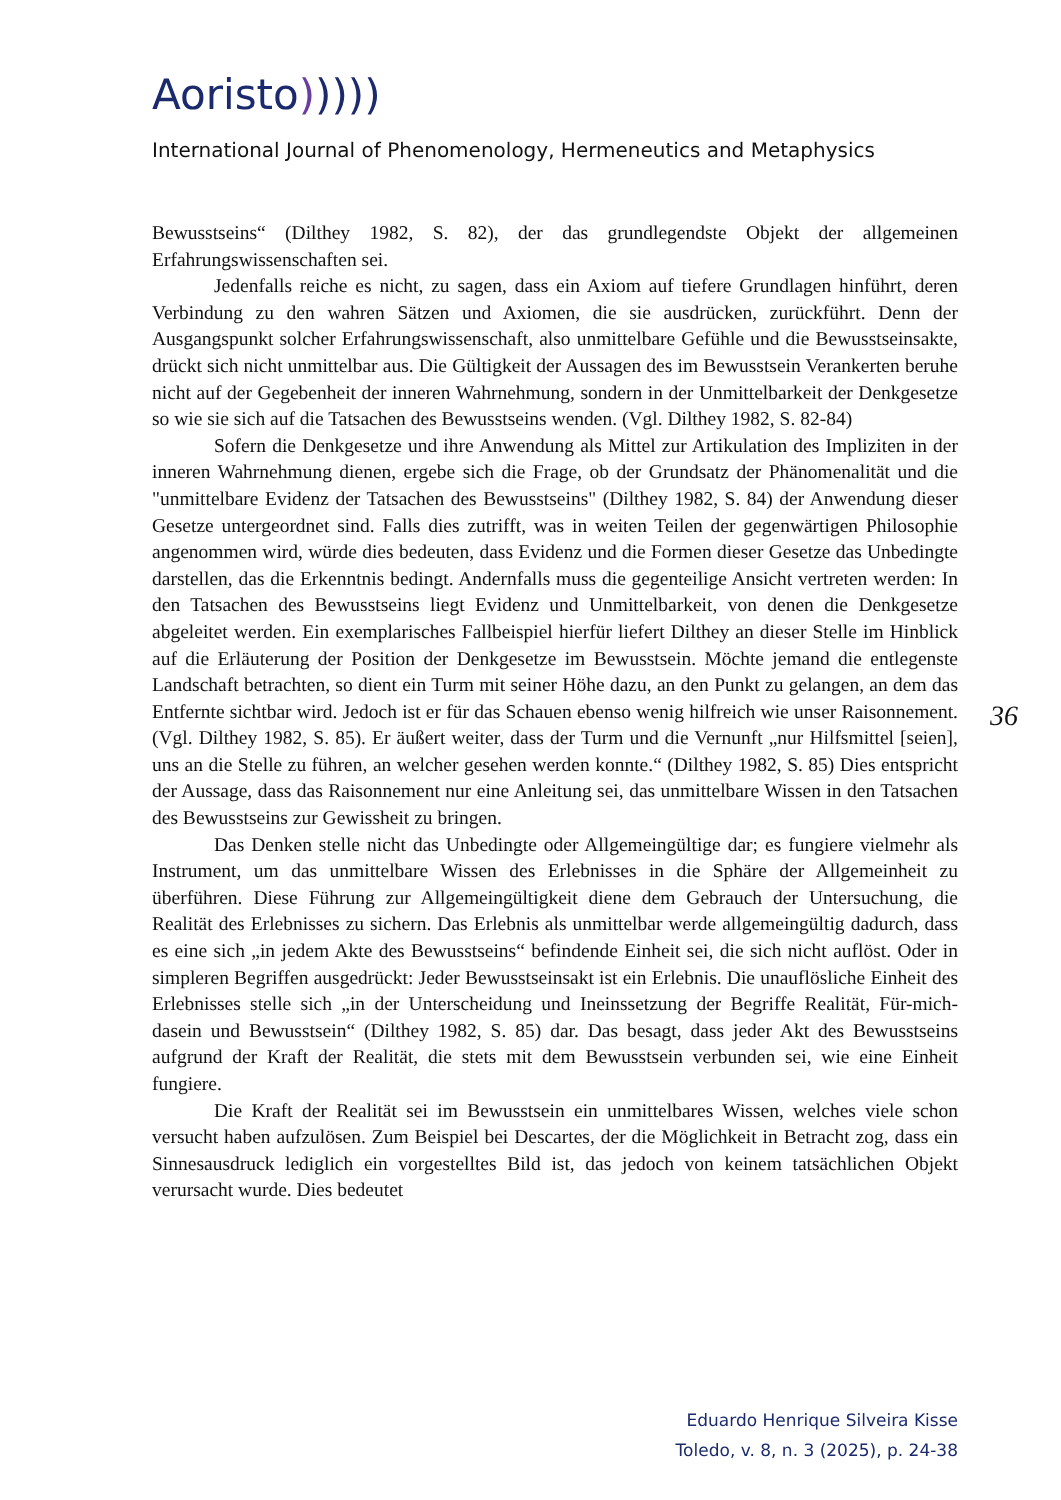Aoristo)))))
International Journal of Phenomenology, Hermeneutics and Metaphysics
Bewusstseins“ (Dilthey 1982, S. 82), der das grundlegendste Objekt der allgemeinen Erfahrungswissenschaften sei.
Jedenfalls reiche es nicht, zu sagen, dass ein Axiom auf tiefere Grundlagen hinführt, deren Verbindung zu den wahren Sätzen und Axiomen, die sie ausdrücken, zurückführt. Denn der Ausgangspunkt solcher Erfahrungswissenschaft, also unmittelbare Gefühle und die Bewusstseinsakte, drückt sich nicht unmittelbar aus. Die Gültigkeit der Aussagen des im Bewusstsein Verankerten beruhe nicht auf der Gegebenheit der inneren Wahrnehmung, sondern in der Unmittelbarkeit der Denkgesetze so wie sie sich auf die Tatsachen des Bewusstseins wenden. (Vgl. Dilthey 1982, S. 82-84)
Sofern die Denkgesetze und ihre Anwendung als Mittel zur Artikulation des Impliziten in der inneren Wahrnehmung dienen, ergebe sich die Frage, ob der Grundsatz der Phänomenalität und die "unmittelbare Evidenz der Tatsachen des Bewusstseins" (Dilthey 1982, S. 84) der Anwendung dieser Gesetze untergeordnet sind. Falls dies zutrifft, was in weiten Teilen der gegenwärtigen Philosophie angenommen wird, würde dies bedeuten, dass Evidenz und die Formen dieser Gesetze das Unbedingte darstellen, das die Erkenntnis bedingt. Andernfalls muss die gegenteilige Ansicht vertreten werden: In den Tatsachen des Bewusstseins liegt Evidenz und Unmittelbarkeit, von denen die Denkgesetze abgeleitet werden. Ein exemplarisches Fallbeispiel hierfür liefert Dilthey an dieser Stelle im Hinblick auf die Erläuterung der Position der Denkgesetze im Bewusstsein. Möchte jemand die entlegenste Landschaft betrachten, so dient ein Turm mit seiner Höhe dazu, an den Punkt zu gelangen, an dem das Entfernte sichtbar wird. Jedoch ist er für das Schauen ebenso wenig hilfreich wie unser Raisonnement. (Vgl. Dilthey 1982, S. 85). Er äußert weiter, dass der Turm und die Vernunft „nur Hilfsmittel [seien], uns an die Stelle zu führen, an welcher gesehen werden konnte.“ (Dilthey 1982, S. 85) Dies entspricht der Aussage, dass das Raisonnement nur eine Anleitung sei, das unmittelbare Wissen in den Tatsachen des Bewusstseins zur Gewissheit zu bringen.
Das Denken stelle nicht das Unbedingte oder Allgemeingültige dar; es fungiere vielmehr als Instrument, um das unmittelbare Wissen des Erlebnisses in die Sphäre der Allgemeinheit zu überführen. Diese Führung zur Allgemeingültigkeit diene dem Gebrauch der Untersuchung, die Realität des Erlebnisses zu sichern. Das Erlebnis als unmittelbar werde allgemeingültig dadurch, dass es eine sich „in jedem Akte des Bewusstseins“ befindende Einheit sei, die sich nicht auflöst. Oder in simpleren Begriffen ausgedrückt: Jeder Bewusstseinsakt ist ein Erlebnis. Die unauflösliche Einheit des Erlebnisses stelle sich „in der Unterscheidung und Ineinssetzung der Begriffe Realität, Für-mich-dasein und Bewusstsein“ (Dilthey 1982, S. 85) dar. Das besagt, dass jeder Akt des Bewusstseins aufgrund der Kraft der Realität, die stets mit dem Bewusstsein verbunden sei, wie eine Einheit fungiere.
Die Kraft der Realität sei im Bewusstsein ein unmittelbares Wissen, welches viele schon versucht haben aufzulösen. Zum Beispiel bei Descartes, der die Möglichkeit in Betracht zog, dass ein Sinnesausdruck lediglich ein vorgestelltes Bild ist, das jedoch von keinem tatsächlichen Objekt verursacht wurde. Dies bedeutet
36
Eduardo Henrique Silveira Kisse
Toledo, v. 8, n. 3 (2025), p. 24-38